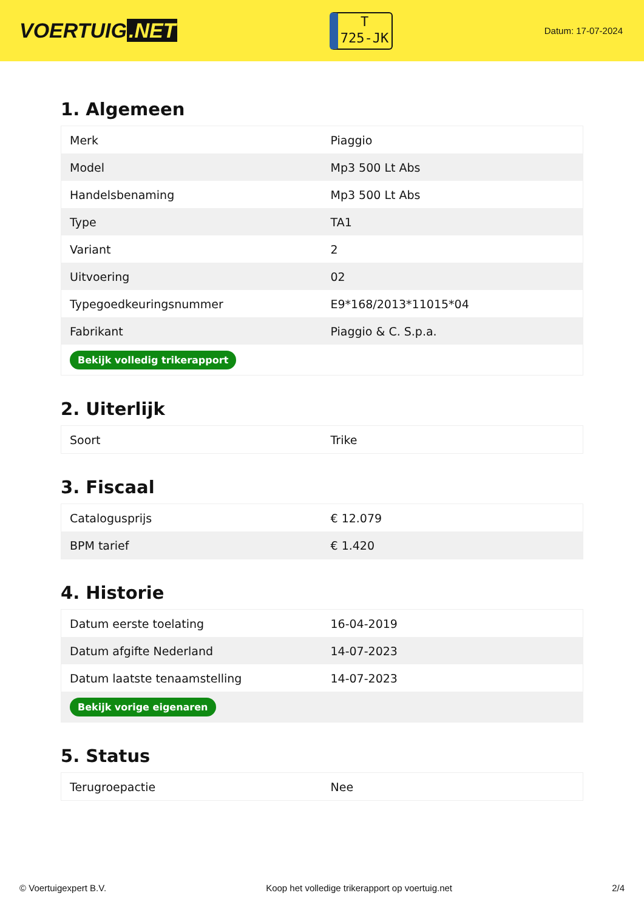VOERTUIG.NET
T
725-JK
Datum: 17-07-2024
1. Algemeen
| Merk | Piaggio |
| Model | Mp3 500 Lt Abs |
| Handelsbenaming | Mp3 500 Lt Abs |
| Type | TA1 |
| Variant | 2 |
| Uitvoering | 02 |
| Typegoedkeuringsnummer | E9*168/2013*11015*04 |
| Fabrikant | Piaggio & C. S.p.a. |
| Bekijk volledig trikerapport | |
2. Uiterlijk
| Soort | Trike |
3. Fiscaal
| Catalogusprijs | € 12.079 |
| BPM tarief | € 1.420 |
4. Historie
| Datum eerste toelating | 16-04-2019 |
| Datum afgifte Nederland | 14-07-2023 |
| Datum laatste tenaamstelling | 14-07-2023 |
| Bekijk vorige eigenaren | |
5. Status
| Terugroepactie | Nee |
© Voertuigexpert B.V. Koop het volledige trikerapport op voertuig.net 2/4